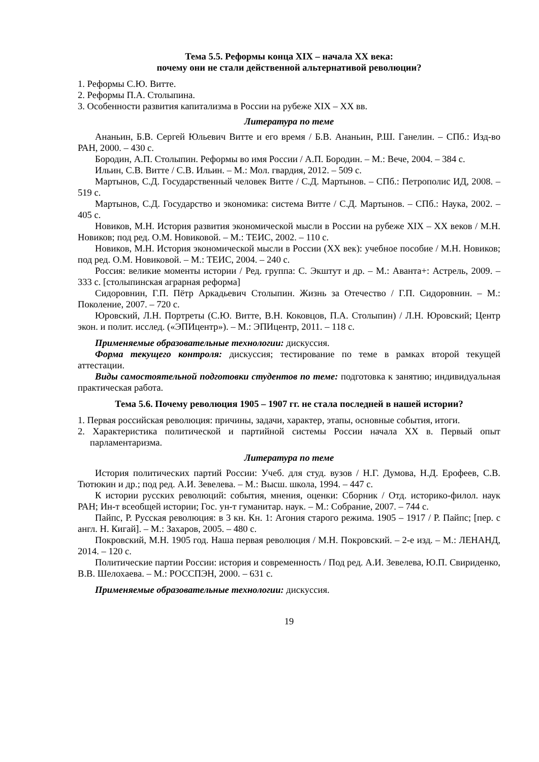Тема 5.5. Реформы конца XIX – начала XX века:
почему они не стали действенной альтернативой революции?
1. Реформы С.Ю. Витте.
2. Реформы П.А. Столыпина.
3. Особенности развития капитализма в России на рубеже XIX – XX вв.
Литература по теме
Ананьин, Б.В. Сергей Юльевич Витте и его время / Б.В. Ананьин, Р.Ш. Ганелин. – СПб.: Изд-во РАН, 2000. – 430 с.
Бородин, А.П. Столыпин. Реформы во имя России / А.П. Бородин. – М.: Вече, 2004. – 384 с.
Ильин, С.В. Витте / С.В. Ильин. – М.: Мол. гвардия, 2012. – 509 с.
Мартынов, С.Д. Государственный человек Витте / С.Д. Мартынов. – СПб.: Петрополис ИД, 2008. – 519 с.
Мартынов, С.Д. Государство и экономика: система Витте / С.Д. Мартынов. – СПб.: Наука, 2002. – 405 с.
Новиков, М.Н. История развития экономической мысли в России на рубеже XIX – XX веков / М.Н. Новиков; под ред. О.М. Новиковой. – М.: ТЕИС, 2002. – 110 с.
Новиков, М.Н. История экономической мысли в России (XX век): учебное пособие / М.Н. Новиков; под ред. О.М. Новиковой. – М.: ТЕИС, 2004. – 240 с.
Россия: великие моменты истории / Ред. группа: С. Экштут и др. – М.: Аванта+: Астрель, 2009. – 333 с. [столыпинская аграрная реформа]
Сидоровнин, Г.П. Пётр Аркадьевич Столыпин. Жизнь за Отечество / Г.П. Сидоровнин. – М.: Поколение, 2007. – 720 с.
Юровский, Л.Н. Портреты (С.Ю. Витте, В.Н. Коковцов, П.А. Столыпин) / Л.Н. Юровский; Центр экон. и полит. исслед. («ЭПИцентр»). – М.: ЭПИцентр, 2011. – 118 с.
Применяемые образовательные технологии: дискуссия.
Форма текущего контроля: дискуссия; тестирование по теме в рамках второй текущей аттестации.
Виды самостоятельной подготовки студентов по теме: подготовка к занятию; индивидуальная практическая работа.
Тема 5.6. Почему революция 1905 – 1907 гг. не стала последней в нашей истории?
1. Первая российская революция: причины, задачи, характер, этапы, основные события, итоги.
2. Характеристика политической и партийной системы России начала XX в. Первый опыт парламентаризма.
Литература по теме
История политических партий России: Учеб. для студ. вузов / Н.Г. Думова, Н.Д. Ерофеев, С.В. Тютюкин и др.; под ред. А.И. Зевелева. – М.: Высш. школа, 1994. – 447 с.
К истории русских революций: события, мнения, оценки: Сборник / Отд. историко-филол. наук РАН; Ин-т всеобщей истории; Гос. ун-т гуманитар. наук. – М.: Собрание, 2007. – 744 с.
Пайпс, Р. Русская революция: в 3 кн. Кн. 1: Агония старого режима. 1905 – 1917 / Р. Пайпс; [пер. с англ. Н. Кигай]. – М.: Захаров, 2005. – 480 с.
Покровский, М.Н. 1905 год. Наша первая революция / М.Н. Покровский. – 2-е изд. – М.: ЛЕНАНД, 2014. – 120 с.
Политические партии России: история и современность / Под ред. А.И. Зевелева, Ю.П. Свириденко, В.В. Шелохаева. – М.: РОССПЭН, 2000. – 631 с.
Применяемые образовательные технологии: дискуссия.
19